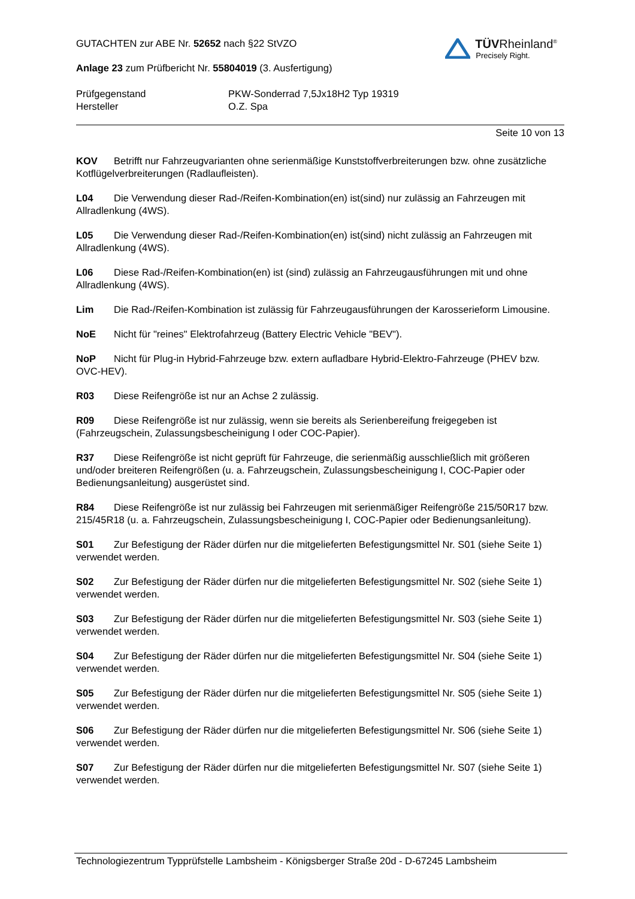TÜVRheinland<sup>®</sup>
Precisely Right.
GUTACHTEN zur ABE Nr. 52652 nach §22 StVZO
Anlage 23 zum Prüfbericht Nr. 55804019 (3. Ausfertigung)
Prüfgegenstand
Hersteller
PKW-Sonderrad 7,5Jx18H2 Typ 19319
O.Z. Spa
Seite 10 von 13
KOV Betrifft nur Fahrzeugvarianten ohne serienmäßige Kunststoffverbreiterungen bzw. ohne zusätzliche Kotflügelverbreiterungen (Radlaufleisten).
L04 Die Verwendung dieser Rad-/Reifen-Kombination(en) ist(sind) nur zulässig an Fahrzeugen mit Allradlenkung (4WS).
L05 Die Verwendung dieser Rad-/Reifen-Kombination(en) ist(sind) nicht zulässig an Fahrzeugen mit Allradlenkung (4WS).
L06 Diese Rad-/Reifen-Kombination(en) ist (sind) zulässig an Fahrzeugausführungen mit und ohne Allradlenkung (4WS).
Lim Die Rad-/Reifen-Kombination ist zulässig für Fahrzeugausführungen der Karosserieform Limousine.
NoE Nicht für "reines" Elektrofahrzeug (Battery Electric Vehicle "BEV").
NoP Nicht für Plug-in Hybrid-Fahrzeuge bzw. extern aufladbare Hybrid-Elektro-Fahrzeuge (PHEV bzw. OVC-HEV).
R03 Diese Reifengröße ist nur an Achse 2 zulässig.
R09 Diese Reifengröße ist nur zulässig, wenn sie bereits als Serienbereifung freigegeben ist (Fahrzeugschein, Zulassungsbescheinigung I oder COC-Papier).
R37 Diese Reifengröße ist nicht geprüft für Fahrzeuge, die serienmäßig ausschließlich mit größeren und/oder breiteren Reifengrößen (u. a. Fahrzeugschein, Zulassungsbescheinigung I, COC-Papier oder Bedienungsanleitung) ausgerüstet sind.
R84 Diese Reifengröße ist nur zulässig bei Fahrzeugen mit serienmäßiger Reifengröße 215/50R17 bzw. 215/45R18 (u. a. Fahrzeugschein, Zulassungsbescheinigung I, COC-Papier oder Bedienungsanleitung).
S01 Zur Befestigung der Räder dürfen nur die mitgelieferten Befestigungsmittel Nr. S01 (siehe Seite 1) verwendet werden.
S02 Zur Befestigung der Räder dürfen nur die mitgelieferten Befestigungsmittel Nr. S02 (siehe Seite 1) verwendet werden.
S03 Zur Befestigung der Räder dürfen nur die mitgelieferten Befestigungsmittel Nr. S03 (siehe Seite 1) verwendet werden.
S04 Zur Befestigung der Räder dürfen nur die mitgelieferten Befestigungsmittel Nr. S04 (siehe Seite 1) verwendet werden.
S05 Zur Befestigung der Räder dürfen nur die mitgelieferten Befestigungsmittel Nr. S05 (siehe Seite 1) verwendet werden.
S06 Zur Befestigung der Räder dürfen nur die mitgelieferten Befestigungsmittel Nr. S06 (siehe Seite 1) verwendet werden.
S07 Zur Befestigung der Räder dürfen nur die mitgelieferten Befestigungsmittel Nr. S07 (siehe Seite 1) verwendet werden.
Technologiezentrum Typprüfstelle Lambsheim - Königsberger Straße 20d - D-67245 Lambsheim